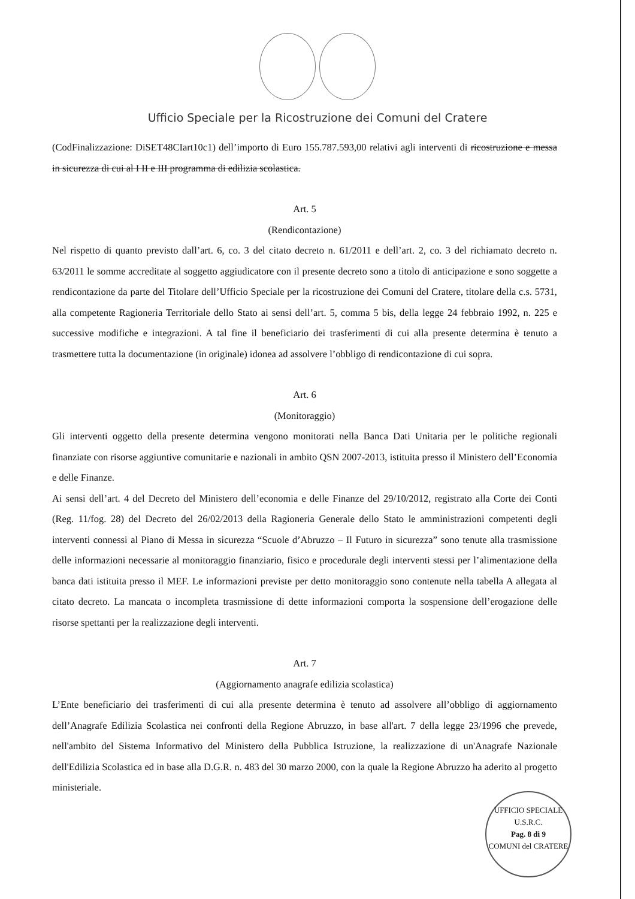Ufficio Speciale per la Ricostruzione dei Comuni del Cratere
(CodFinalizzazione: DiSET48CIart10c1) dell’importo di Euro 155.787.593,00 relativi agli interventi di ricostruzione e messa in sicurezza di cui al I II e III programma di edilizia scolastica.
Art. 5
(Rendicontazione)
Nel rispetto di quanto previsto dall’art. 6, co. 3 del citato decreto n. 61/2011 e dell’art. 2, co. 3 del richiamato decreto n. 63/2011 le somme accreditate al soggetto aggiudicatore con il presente decreto sono a titolo di anticipazione e sono soggette a rendicontazione da parte del Titolare dell’Ufficio Speciale per la ricostruzione dei Comuni del Cratere, titolare della c.s. 5731, alla competente Ragioneria Territoriale dello Stato ai sensi dell’art. 5, comma 5 bis, della legge 24 febbraio 1992, n. 225 e successive modifiche e integrazioni. A tal fine il beneficiario dei trasferimenti di cui alla presente determina è tenuto a trasmettere tutta la documentazione (in originale) idonea ad assolvere l’obbligo di rendicontazione di cui sopra.
Art. 6
(Monitoraggio)
Gli interventi oggetto della presente determina vengono monitorati nella Banca Dati Unitaria per le politiche regionali finanziate con risorse aggiuntive comunitarie e nazionali in ambito QSN 2007-2013, istituita presso il Ministero dell’Economia e delle Finanze.
Ai sensi dell’art. 4 del Decreto del Ministero dell’economia e delle Finanze del 29/10/2012, registrato alla Corte dei Conti (Reg. 11/fog. 28) del Decreto del 26/02/2013 della Ragioneria Generale dello Stato le amministrazioni competenti degli interventi connessi al Piano di Messa in sicurezza “Scuole d’Abruzzo – Il Futuro in sicurezza” sono tenute alla trasmissione delle informazioni necessarie al monitoraggio finanziario, fisico e procedurale degli interventi stessi per l’alimentazione della banca dati istituita presso il MEF. Le informazioni previste per detto monitoraggio sono contenute nella tabella A allegata al citato decreto. La mancata o incompleta trasmissione di dette informazioni comporta la sospensione dell’erogazione delle risorse spettanti per la realizzazione degli interventi.
Art. 7
(Aggiornamento anagrafe edilizia scolastica)
L’Ente beneficiario dei trasferimenti di cui alla presente determina è tenuto ad assolvere all’obbligo di aggiornamento dell’Anagrafe Edilizia Scolastica nei confronti della Regione Abruzzo, in base all'art. 7 della legge 23/1996 che prevede, nell'ambito del Sistema Informativo del Ministero della Pubblica Istruzione, la realizzazione di un'Anagrafe Nazionale dell'Edilizia Scolastica ed in base alla D.G.R. n. 483 del 30 marzo 2000, con la quale la Regione Abruzzo ha aderito al progetto ministeriale.
UFFICIO SPECIALE
U.S.R.C.
Pag. 8 di 9
COMUNI del CRATERE